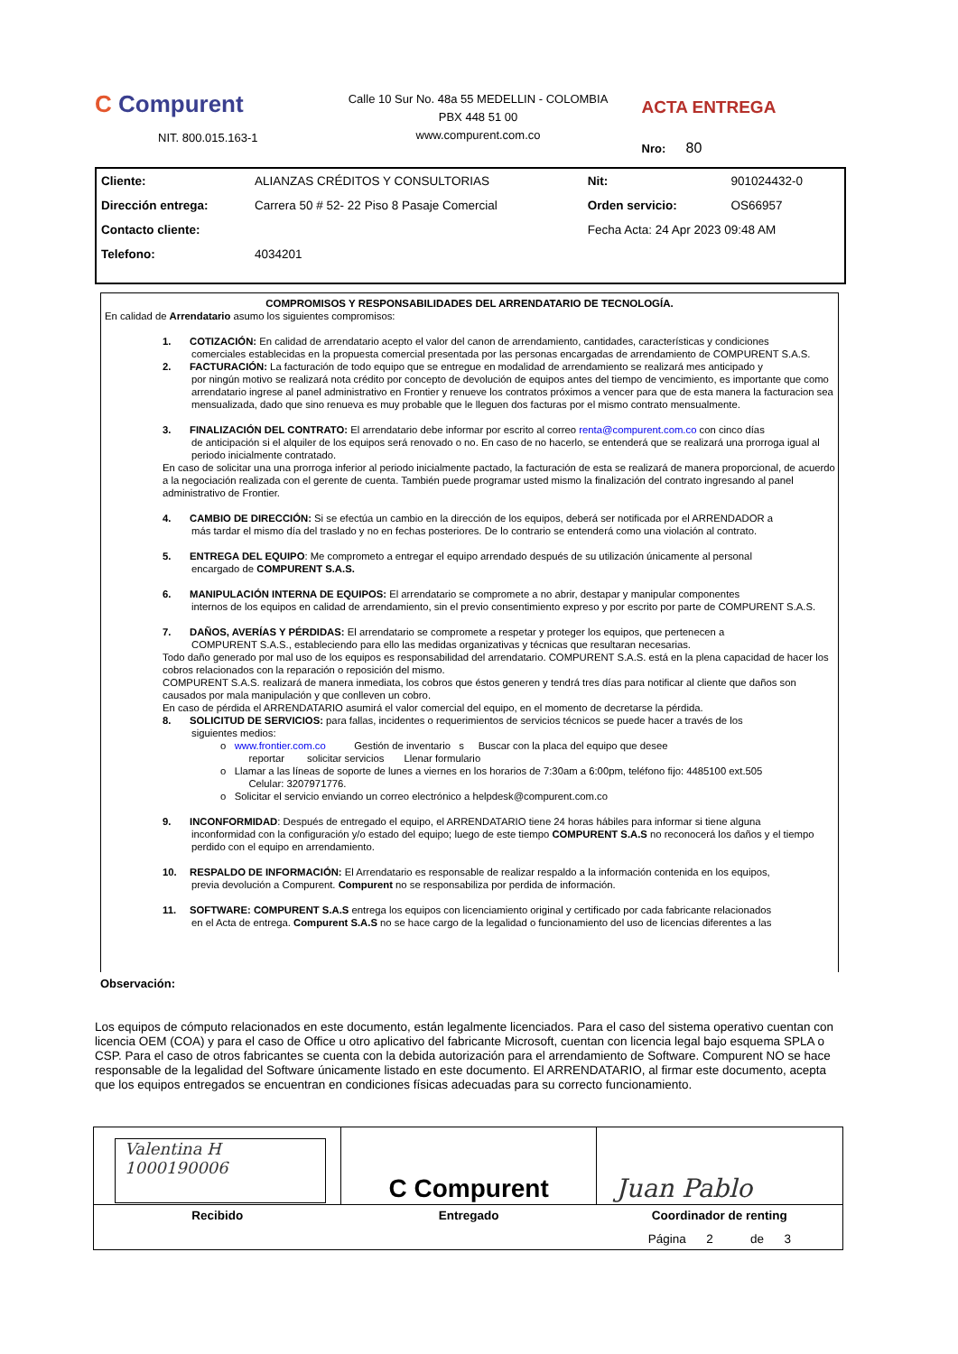C Compurent
NIT. 800.015.163-1
Calle 10 Sur No. 48a 55 MEDELLIN - COLOMBIA
PBX 448 51 00
www.compurent.com.co
ACTA ENTREGA
Nro: 80
| Cliente: | ALIANZAS CRÉDITOS Y CONSULTORIAS | Nit: | 901024432-0 |
| Dirección entrega: | Carrera 50 # 52- 22 Piso 8 Pasaje Comercial | Orden servicio: | OS66957 |
| Contacto cliente: | | Fecha Acta: 24 Apr 2023 09:48 AM | |
| Telefono: | 4034201 | | |
COMPROMISOS Y RESPONSABILIDADES DEL ARRENDATARIO DE TECNOLOGÍA.
En calidad de Arrendatario asumo los siguientes compromisos:
1. COTIZACIÓN: En calidad de arrendatario acepto el valor del canon de arrendamiento, cantidades, características y condiciones
comerciales establecidas en la propuesta comercial presentada por las personas encargadas de arrendamiento de COMPURENT S.A.S.
2. FACTURACIÓN: La facturación de todo equipo que se entregue en modalidad de arrendamiento se realizará mes anticipado y
por ningún motivo se realizará nota crédito por concepto de devolución de equipos antes del tiempo de vencimiento, es importante que como arrendatario ingrese al panel administrativo en Frontier y renueve los contratos próximos a vencer para que de esta manera la facturacion sea mensualizada, dado que sino renueva es muy probable que le lleguen dos facturas por el mismo contrato mensualmente.
3. FINALIZACIÓN DEL CONTRATO: El arrendatario debe informar por escrito al correo renta@compurent.com.co con cinco días
de anticipación si el alquiler de los equipos será renovado o no. En caso de no hacerlo, se entenderá que se realizará una prorroga igual al periodo inicialmente contratado.
En caso de solicitar una una prorroga inferior al periodo inicialmente pactado, la facturación de esta se realizará de manera proporcional, de acuerdo a la negociación realizada con el gerente de cuenta. También puede programar usted mismo la finalización del contrato ingresando al panel administrativo de Frontier.
4. CAMBIO DE DIRECCIÓN: Si se efectúa un cambio en la dirección de los equipos, deberá ser notificada por el ARRENDADOR a
más tardar el mismo día del traslado y no en fechas posteriores. De lo contrario se entenderá como una violación al contrato.
5. ENTREGA DEL EQUIPO: Me comprometo a entregar el equipo arrendado después de su utilización únicamente al personal
encargado de COMPURENT S.A.S.
6. MANIPULACIÓN INTERNA DE EQUIPOS: El arrendatario se compromete a no abrir, destapar y manipular componentes
internos de los equipos en calidad de arrendamiento, sin el previo consentimiento expreso y por escrito por parte de COMPURENT S.A.S.
7. DAÑOS, AVERÍAS Y PÉRDIDAS: El arrendatario se compromete a respetar y proteger los equipos, que pertenecen a
COMPURENT S.A.S., estableciendo para ello las medidas organizativas y técnicas que resultaran necesarias.
Todo daño generado por mal uso de los equipos es responsabilidad del arrendatario. COMPURENT S.A.S. está en la plena capacidad de hacer los cobros relacionados con la reparación o reposición del mismo.
COMPURENT S.A.S. realizará de manera inmediata, los cobros que éstos generen y tendrá tres días para notificar al cliente que daños son causados por mala manipulación y que conlleven un cobro.
En caso de pérdida el ARRENDATARIO asumirá el valor comercial del equipo, en el momento de decretarse la pérdida.
8. SOLICITUD DE SERVICIOS: para fallas, incidentes o requerimientos de servicios técnicos se puede hacer a través de los
siguientes medios:
o www.frontier.com.co Gestión de inventario s Buscar con la placa del equipo que desee
reportar solicitar servicios Llenar formulario
o Llamar a las líneas de soporte de lunes a viernes en los horarios de 7:30am a 6:00pm, teléfono fijo: 4485100 ext.505
Celular: 3207971776.
o Solicitar el servicio enviando un correo electrónico a helpdesk@compurent.com.co
9. INCONFORMIDAD: Después de entregado el equipo, el ARRENDATARIO tiene 24 horas hábiles para informar si tiene alguna
inconformidad con la configuración y/o estado del equipo; luego de este tiempo COMPURENT S.A.S no reconocerá los daños y el tiempo perdido con el equipo en arrendamiento.
10. RESPALDO DE INFORMACIÓN: El Arrendatario es responsable de realizar respaldo a la información contenida en los equipos,
previa devolución a Compurent. Compurent no se responsabiliza por perdida de información.
11. SOFTWARE: COMPURENT S.A.S entrega los equipos con licenciamiento original y certificado por cada fabricante relacionados
en el Acta de entrega. Compurent S.A.S no se hace cargo de la legalidad o funcionamiento del uso de licencias diferentes a las
Observación:
Los equipos de cómputo relacionados en este documento, están legalmente licenciados. Para el caso del sistema operativo cuentan con licencia OEM (COA) y para el caso de Office u otro aplicativo del fabricante Microsoft, cuentan con licencia legal bajo esquema SPLA o CSP. Para el caso de otros fabricantes se cuenta con la debida autorización para el arrendamiento de Software. Compurent NO se hace responsable de la legalidad del Software únicamente listado en este documento. El ARRENDATARIO, al firmar este documento, acepta que los equipos entregados se encuentran en condiciones físicas adecuadas para su correcto funcionamiento.
| Valentina H 1000190006 | C Compurent | Juan Pablo |
| Recibido | Entregado | Coordinador de renting |
| | | Página 2 de 3 |